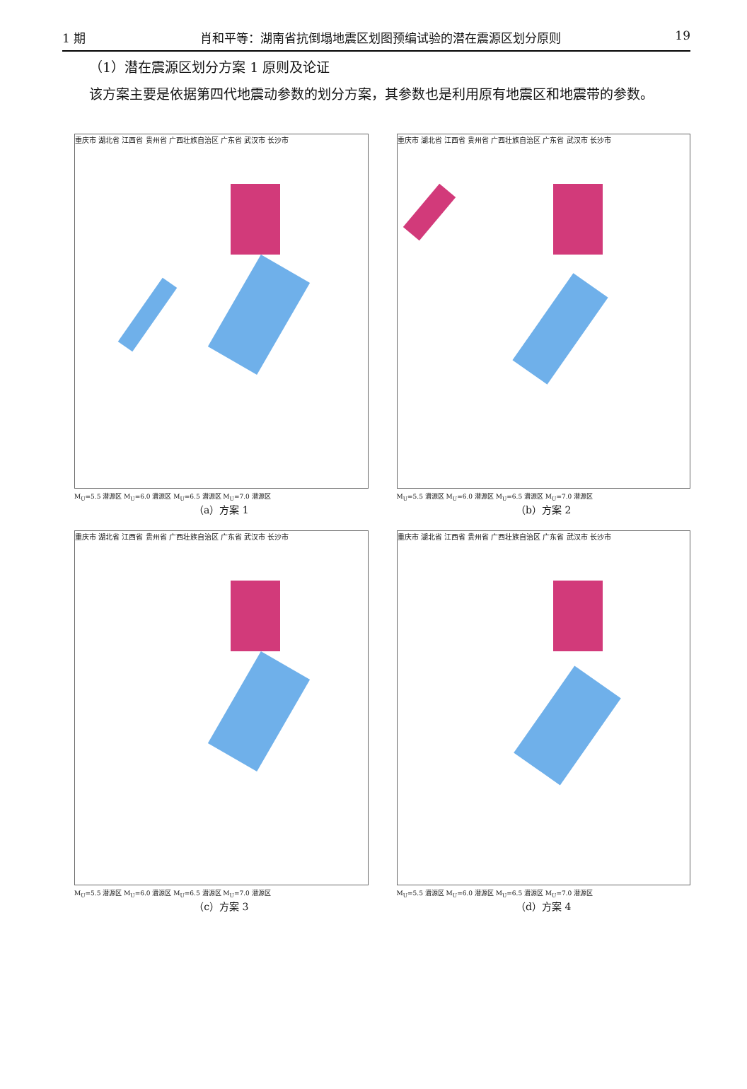1 期 肖和平等：湖南省抗倒塌地震区划图预编试验的潜在震源区划分原则 19
（1）潜在震源区划分方案 1 原则及论证
该方案主要是依据第四代地震动参数的划分方案，其参数也是利用原有地震区和地震带的参数。
重庆市 湖北省 江西省 贵州省 广西壮族自治区 广东省 武汉市 长沙市
M<sub>U</sub>=5.5 潜源区 M<sub>U</sub>=6.0 潜源区 M<sub>U</sub>=6.5 潜源区 M<sub>U</sub>=7.0 潜源区
（a）方案 1
重庆市 湖北省 江西省 贵州省 广西壮族自治区 广东省 武汉市 长沙市
M<sub>U</sub>=5.5 潜源区 M<sub>U</sub>=6.0 潜源区 M<sub>U</sub>=6.5 潜源区 M<sub>U</sub>=7.0 潜源区
（b）方案 2
重庆市 湖北省 江西省 贵州省 广西壮族自治区 广东省 武汉市 长沙市
M<sub>U</sub>=5.5 潜源区 M<sub>U</sub>=6.0 潜源区 M<sub>U</sub>=6.5 潜源区 M<sub>U</sub>=7.0 潜源区
（c）方案 3
重庆市 湖北省 江西省 贵州省 广西壮族自治区 广东省 武汉市 长沙市
M<sub>U</sub>=5.5 潜源区 M<sub>U</sub>=6.0 潜源区 M<sub>U</sub>=6.5 潜源区 M<sub>U</sub>=7.0 潜源区
（d）方案 4